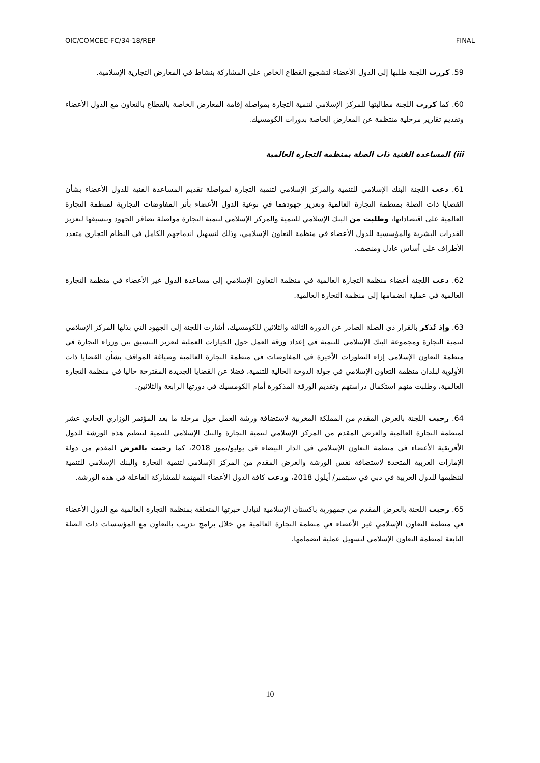OIC/COMCEC-FC/34-18/REP FINAL
59. كررت اللجنة طلبها إلى الدول الأعضاء لتشجيع القطاع الخاص على المشاركة بنشاط في المعارض التجارية الإسلامية.
60. كما كررت اللجنة مطالبتها للمركز الإسلامي لتنمية التجارة بمواصلة إقامة المعارض الخاصة بالقطاع بالتعاون مع الدول الأعضاء وتقديم تقارير مرحلية منتظمة عن المعارض الخاصة بدورات الكومسيك.
iii) المساعدة الفنية ذات الصلة بمنظمة التجارة العالمية
61. دعت اللجنة البنك الإسلامي للتنمية والمركز الإسلامي لتنمية التجارة لمواصلة تقديم المساعدة الفنية للدول الأعضاء بشأن القضايا ذات الصلة بمنظمة التجارة العالمية وتعزيز جهودهما في توعية الدول الأعضاء بأثر المفاوضات التجارية لمنظمة التجارة العالمية على اقتصاداتها، وطلبت من البنك الإسلامي للتنمية والمركز الإسلامي لتنمية التجارة مواصلة تضافر الجهود وتنسيقها لتعزيز القدرات البشرية والمؤسسية للدول الأعضاء في منظمة التعاون الإسلامي، وذلك لتسهيل اندماجهم الكامل في النظام التجاري متعدد الأطراف على أساس عادل ومنصف.
62. دعت اللجنة أعضاء منظمة التجارة العالمية في منظمة التعاون الإسلامي إلى مساعدة الدول غير الأعضاء في منظمة التجارة العالمية في عملية انضمامها إلى منظمة التجارة العالمية.
63. وإذ تُذكر بالقرار ذي الصلة الصادر عن الدورة الثالثة والثلاثين للكومسيك، أشارت اللجنة إلى الجهود التي بذلها المركز الإسلامي لتنمية التجارة ومجموعة البنك الإسلامي للتنمية في إعداد ورقة العمل حول الخيارات العملية لتعزيز التنسيق بين وزراء التجارة في منظمة التعاون الإسلامي إزاء التطورات الأخيرة في المفاوضات في منظمة التجارة العالمية وصياغة المواقف بشأن القضايا ذات الأولوية لبلدان منظمة التعاون الإسلامي في جولة الدوحة الحالية للتنمية، فضلا عن القضايا الجديدة المقترحة حاليا في منظمة التجارة العالمية، وطلبت منهم استكمال دراستهم وتقديم الورقة المذكورة أمام الكومسيك في دورتها الرابعة والثلاثين.
64. رحبت اللجنة بالعرض المقدم من المملكة المغربية لاستضافة ورشة العمل حول مرحلة ما بعد المؤتمر الوزاري الحادي عشر لمنظمة التجارة العالمية والعرض المقدم من المركز الإسلامي لتنمية التجارة والبنك الإسلامي للتنمية لتنظيم هذه الورشة للدول الأفريقية الأعضاء في منظمة التعاون الإسلامي في الدار البيضاء في يوليو/تموز 2018، كما رحبت بالعرض المقدم من دولة الإمارات العربية المتحدة لاستضافة نفس الورشة والعرض المقدم من المركز الإسلامي لتنمية التجارة والبنك الإسلامي للتنمية لتنظيمها للدول العربية في دبي في سبتمبر/ أيلول 2018، ودعت كافة الدول الأعضاء المهتمة للمشاركة الفاعلة في هذه الورشة.
65. رحبت اللجنة بالعرض المقدم من جمهورية باكستان الإسلامية لتبادل خبرتها المتعلقة بمنظمة التجارة العالمية مع الدول الأعضاء في منظمة التعاون الإسلامي غير الأعضاء في منظمة التجارة العالمية من خلال برامج تدريب بالتعاون مع المؤسسات ذات الصلة التابعة لمنظمة التعاون الإسلامي لتسهيل عملية انضمامها.
10